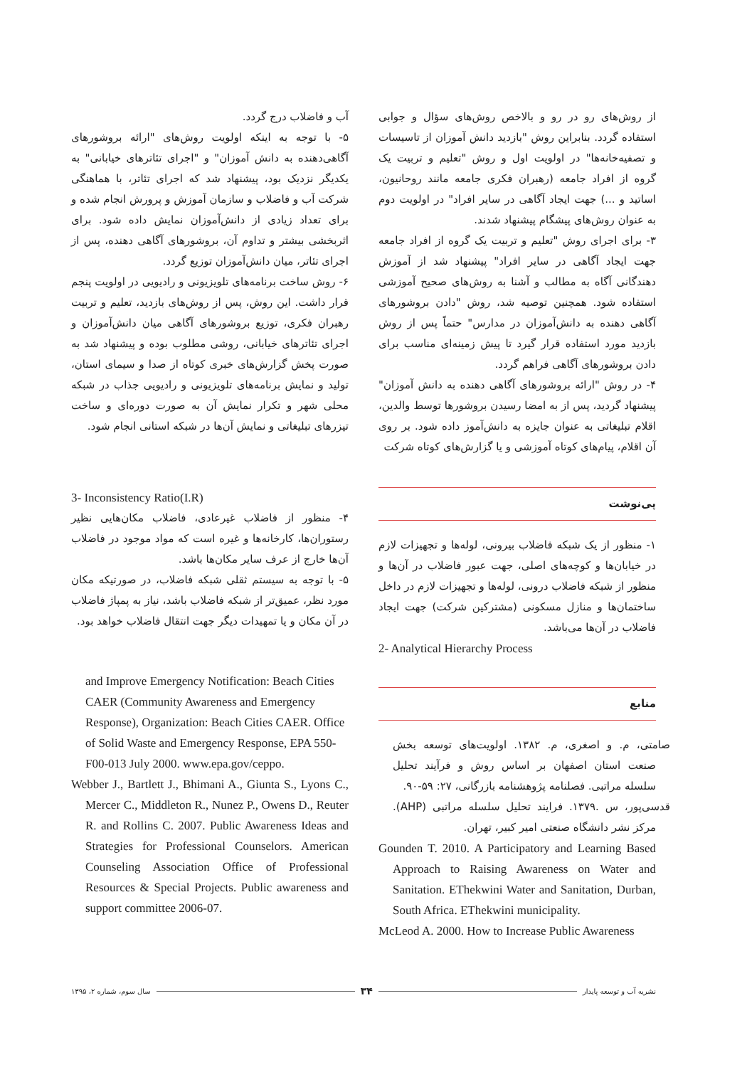از روش‌های رو در رو و بالاخص روش‌های سؤال و جوابی استفاده گردد. بنابراین روش "بازدید دانش آموزان از تاسیسات و تصفیه‌خانه‌ها" در اولویت اول و روش "تعلیم و تربیت یک گروه از افراد جامعه (رهبران فکری جامعه مانند روحانیون، اساتید و ...) جهت ایجاد آگاهی در سایر افراد" در اولویت دوم به عنوان روش‌های پیشگام پیشنهاد شدند.
۳- برای اجرای روش "تعلیم و تربیت یک گروه از افراد جامعه جهت ایجاد آگاهی در سایر افراد" پیشنهاد شد از آموزش دهندگانی آگاه به مطالب و آشنا به روش‌های صحیح آموزشی استفاده شود. همچنین توصیه شد، روش "دادن بروشورهای آگاهی دهنده به دانش‌آموزان در مدارس" حتماً پس از روش بازدید مورد استفاده قرار گیرد تا پیش زمینه‌ای مناسب برای دادن بروشورهای آگاهی فراهم گردد.
۴- در روش "ارائه بروشورهای آگاهی دهنده به دانش آموزان" پیشنهاد گردید، پس از به امضا رسیدن بروشورها توسط والدین، اقلام تبلیغاتی به عنوان جایزه به دانش‌آموز داده شود. بر روی آن اقلام، پیام‌های کوتاه آموزشی و یا گزارش‌های کوتاه شرکت
آب و فاضلاب درج گردد.
۵- با توجه به اینکه اولویت روش‌های "ارائه بروشورهای آگاهی‌دهنده به دانش آموزان" و "اجرای تئاترهای خیابانی" به یکدیگر نزدیک بود، پیشنهاد شد که اجرای تئاتر، با هماهنگی شرکت آب و فاضلاب و سازمان آموزش و پرورش انجام شده و برای تعداد زیادی از دانش‌آموزان نمایش داده شود. برای اثربخشی بیشتر و تداوم آن، بروشورهای آگاهی دهنده، پس از اجرای تئاتر، میان دانش‌آموزان توزیع گردد.
۶- روش ساخت برنامه‌های تلویزیونی و رادیویی در اولویت پنجم قرار داشت. این روش، پس از روش‌های بازدید، تعلیم و تربیت رهبران فکری، توزیع بروشورهای آگاهی میان دانش‌آموزان و اجرای تئاترهای خیابانی، روشی مطلوب بوده و پیشنهاد شد به صورت پخش گزارش‌های خبری کوتاه از صدا و سیمای استان، تولید و نمایش برنامه‌های تلویزیونی و رادیویی جذاب در شبکه محلی شهر و تکرار نمایش آن به صورت دوره‌ای و ساخت تیزرهای تبلیغاتی و نمایش آن‌ها در شبکه استانی انجام شود.
پی‌نوشت
۱- منظور از یک شبکه فاضلاب بیرونی، لوله‌ها و تجهیزات لازم در خیابان‌ها و کوچه‌های اصلی، جهت عبور فاضلاب در آن‌ها و منظور از شبکه فاضلاب درونی، لوله‌ها و تجهیزات لازم در داخل ساختمان‌ها و منازل مسکونی (مشترکین شرکت) جهت ایجاد فاضلاب در آن‌ها می‌باشد.
2- Analytical Hierarchy Process
منابع
صامتی، م. و اصغری، م. ۱۳۸۲. اولویت‌های توسعه بخش صنعت استان اصفهان بر اساس روش و فرآیند تحلیل سلسله مراتبی. فصلنامه پژوهشنامه بازرگانی، ۲۷: ۵۹-۹۰.
قدسی‌پور، س .۱۳۷۹. فرایند تحلیل سلسله مراتبی (AHP). مرکز نشر دانشگاه صنعتی امیر کبیر، تهران.
Gounden T. 2010. A Participatory and Learning Based Approach to Raising Awareness on Water and Sanitation. EThekwini Water and Sanitation, Durban, South Africa. EThekwini municipality.
McLeod A. 2000. How to Increase Public Awareness
3- Inconsistency Ratio(I.R)
۴- منظور از فاضلاب غیرعادی، فاضلاب مکان‌هایی نظیر رستوران‌ها، کارخانه‌ها و غیره است که مواد موجود در فاضلاب آن‌ها خارج از عرف سایر مکان‌ها باشد.
۵- با توجه به سیستم ثقلی شبکه فاضلاب، در صورتیکه مکان مورد نظر، عمیق‌تر از شبکه فاضلاب باشد، نیاز به پمپاژ فاضلاب در آن مکان و یا تمهیدات دیگر جهت انتقال فاضلاب خواهد بود.
and Improve Emergency Notification: Beach Cities CAER (Community Awareness and Emergency Response), Organization: Beach Cities CAER. Office of Solid Waste and Emergency Response, EPA 550-F00-013 July 2000. www.epa.gov/ceppo.
Webber J., Bartlett J., Bhimani A., Giunta S., Lyons C., Mercer C., Middleton R., Nunez P., Owens D., Reuter R. and Rollins C. 2007. Public Awareness Ideas and Strategies for Professional Counselors. American Counseling Association Office of Professional Resources & Special Projects. Public awareness and support committee 2006-07.
سال سوم، شماره ۲، ۱۳۹۵ ۳۴ نشریه آب و توسعه پایدار